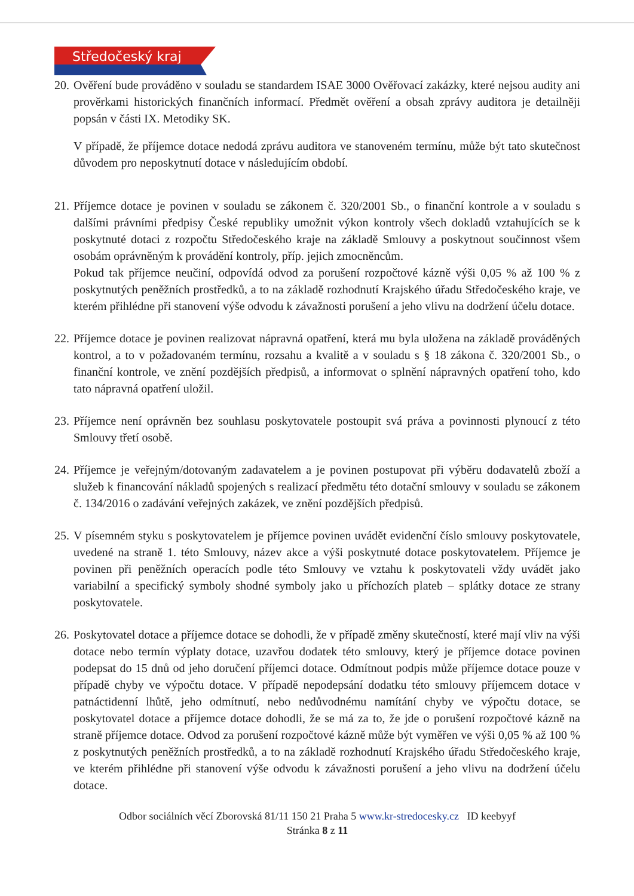Středočeský kraj
20.
Ověření bude prováděno v souladu se standardem ISAE 3000 Ověřovací zakázky, které nejsou audity ani prověrkami historických finančních informací. Předmět ověření a obsah zprávy auditora je detailněji popsán v části IX. Metodiky SK.
V případě, že příjemce dotace nedodá zprávu auditora ve stanoveném termínu, může být tato skutečnost důvodem pro neposkytnutí dotace v následujícím období.
21.
Příjemce dotace je povinen v souladu se zákonem č. 320/2001 Sb., o finanční kontrole a v souladu s dalšími právními předpisy České republiky umožnit výkon kontroly všech dokladů vztahujících se k poskytnuté dotaci z rozpočtu Středočeského kraje na základě Smlouvy a poskytnout součinnost všem osobám oprávněným k provádění kontroly, příp. jejich zmocněncům.
Pokud tak příjemce neučiní, odpovídá odvod za porušení rozpočtové kázně výši 0,05 % až 100 % z poskytnutých peněžních prostředků, a to na základě rozhodnutí Krajského úřadu Středočeského kraje, ve kterém přihlédne při stanovení výše odvodu k závažnosti porušení a jeho vlivu na dodržení účelu dotace.
22.
Příjemce dotace je povinen realizovat nápravná opatření, která mu byla uložena na základě prováděných kontrol, a to v požadovaném termínu, rozsahu a kvalitě a v souladu s § 18 zákona č. 320/2001 Sb., o finanční kontrole, ve znění pozdějších předpisů, a informovat o splnění nápravných opatření toho, kdo tato nápravná opatření uložil.
23.
Příjemce není oprávněn bez souhlasu poskytovatele postoupit svá práva a povinnosti plynoucí z této Smlouvy třetí osobě.
24.
Příjemce je veřejným/dotovaným zadavatelem a je povinen postupovat při výběru dodavatelů zboží a služeb k financování nákladů spojených s realizací předmětu této dotační smlouvy v souladu se zákonem č. 134/2016 o zadávání veřejných zakázek, ve znění pozdějších předpisů.
25.
V písemném styku s poskytovatelem je příjemce povinen uvádět evidenční číslo smlouvy poskytovatele, uvedené na straně 1. této Smlouvy, název akce a výši poskytnuté dotace poskytovatelem. Příjemce je povinen při peněžních operacích podle této Smlouvy ve vztahu k poskytovateli vždy uvádět jako variabilní a specifický symboly shodné symboly jako u příchozích plateb – splátky dotace ze strany poskytovatele.
26.
Poskytovatel dotace a příjemce dotace se dohodli, že v případě změny skutečností, které mají vliv na výši dotace nebo termín výplaty dotace, uzavřou dodatek této smlouvy, který je příjemce dotace povinen podepsat do 15 dnů od jeho doručení příjemci dotace. Odmítnout podpis může příjemce dotace pouze v případě chyby ve výpočtu dotace. V případě nepodepsání dodatku této smlouvy příjemcem dotace v patnáctidenní lhůtě, jeho odmítnutí, nebo nedůvodnému namítání chyby ve výpočtu dotace, se poskytovatel dotace a příjemce dotace dohodli, že se má za to, že jde o porušení rozpočtové kázně na straně příjemce dotace. Odvod za porušení rozpočtové kázně může být vyměřen ve výši 0,05 % až 100 % z poskytnutých peněžních prostředků, a to na základě rozhodnutí Krajského úřadu Středočeského kraje, ve kterém přihlédne při stanovení výše odvodu k závažnosti porušení a jeho vlivu na dodržení účelu dotace.
Odbor sociálních věcí Zborovská 81/11 150 21 Praha 5 www.kr-stredocesky.cz ID keebyyf
Stránka 8 z 11